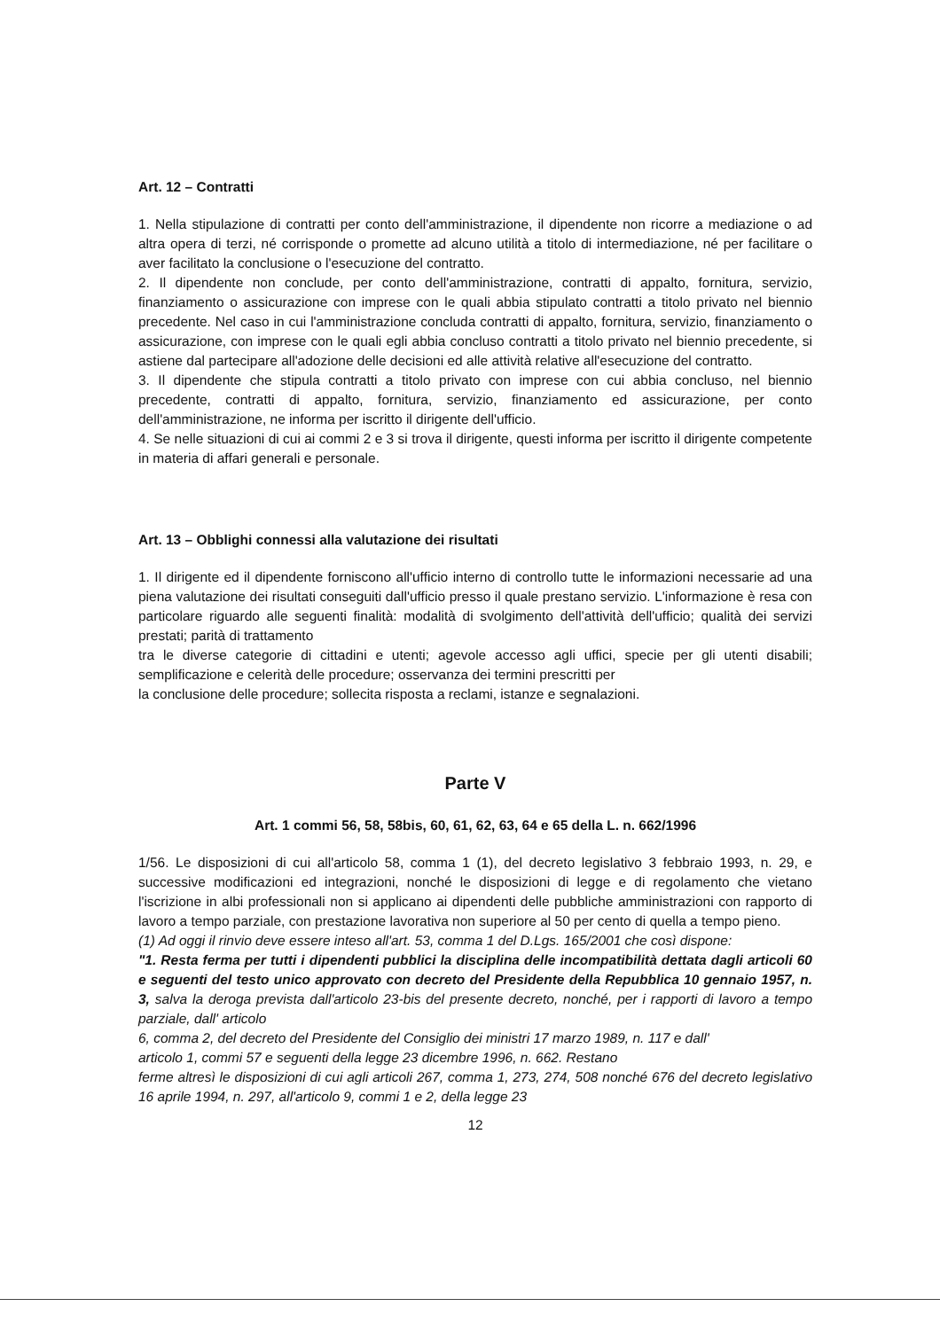Art. 12 – Contratti
1. Nella stipulazione di contratti per conto dell'amministrazione, il dipendente non ricorre a mediazione o ad altra opera di terzi, né corrisponde o promette ad alcuno utilità a titolo di intermediazione, né per facilitare o aver facilitato la conclusione o l'esecuzione del contratto.
2. Il dipendente non conclude, per conto dell'amministrazione, contratti di appalto, fornitura, servizio, finanziamento o assicurazione con imprese con le quali abbia stipulato contratti a titolo privato nel biennio precedente. Nel caso in cui l'amministrazione concluda contratti di appalto, fornitura, servizio, finanziamento o assicurazione, con imprese con le quali egli abbia concluso contratti a titolo privato nel biennio precedente, si astiene dal partecipare all'adozione delle decisioni ed alle attività relative all'esecuzione del contratto.
3. Il dipendente che stipula contratti a titolo privato con imprese con cui abbia concluso, nel biennio precedente, contratti di appalto, fornitura, servizio, finanziamento ed assicurazione, per conto dell'amministrazione, ne informa per iscritto il dirigente dell'ufficio.
4. Se nelle situazioni di cui ai commi 2 e 3 si trova il dirigente, questi informa per iscritto il dirigente competente in materia di affari generali e personale.
Art. 13 – Obblighi connessi alla valutazione dei risultati
1. Il dirigente ed il dipendente forniscono all'ufficio interno di controllo tutte le informazioni necessarie ad una piena valutazione dei risultati conseguiti dall'ufficio presso il quale prestano servizio. L'informazione è resa con particolare riguardo alle seguenti finalità: modalità di svolgimento dell'attività dell'ufficio; qualità dei servizi prestati; parità di trattamento
tra le diverse categorie di cittadini e utenti; agevole accesso agli uffici, specie per gli utenti disabili; semplificazione e celerità delle procedure; osservanza dei termini prescritti per
la conclusione delle procedure; sollecita risposta a reclami, istanze e segnalazioni.
Parte V
Art. 1 commi 56, 58, 58bis, 60, 61, 62, 63, 64 e 65 della L. n. 662/1996
1/56. Le disposizioni di cui all'articolo 58, comma 1 (1), del decreto legislativo 3 febbraio 1993, n. 29, e successive modificazioni ed integrazioni, nonché le disposizioni di legge e di regolamento che vietano l'iscrizione in albi professionali non si applicano ai dipendenti delle pubbliche amministrazioni con rapporto di lavoro a tempo parziale, con prestazione lavorativa non superiore al 50 per cento di quella a tempo pieno.
(1) Ad oggi il rinvio deve essere inteso all'art. 53, comma 1 del D.Lgs. 165/2001 che così dispone:
"1. Resta ferma per tutti i dipendenti pubblici la disciplina delle incompatibilità dettata dagli articoli 60 e seguenti del testo unico approvato con decreto del Presidente della Repubblica 10 gennaio 1957, n. 3, salva la deroga prevista dall'articolo 23-bis del presente decreto, nonché, per i rapporti di lavoro a tempo parziale, dall' articolo
6, comma 2, del decreto del Presidente del Consiglio dei ministri 17 marzo 1989, n. 117 e dall'
articolo 1, commi 57 e seguenti della legge 23 dicembre 1996, n. 662. Restano
ferme altresì le disposizioni di cui agli articoli 267, comma 1, 273, 274, 508 nonché 676 del decreto legislativo 16 aprile 1994, n. 297, all'articolo 9, commi 1 e 2, della legge 23
12